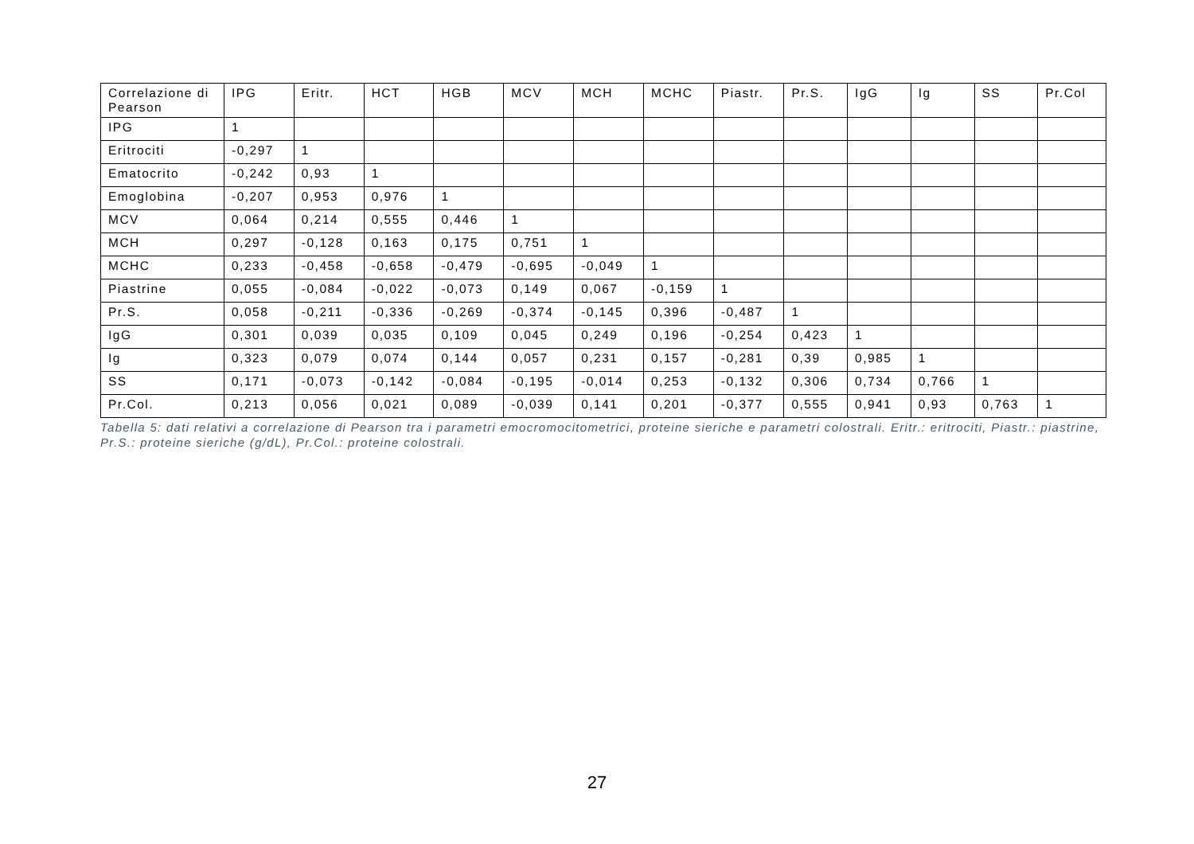| Correlazione di Pearson | IPG | Eritr. | HCT | HGB | MCV | MCH | MCHC | Piastr. | Pr.S. | IgG | Ig | SS | Pr.Col |
| --- | --- | --- | --- | --- | --- | --- | --- | --- | --- | --- | --- | --- | --- |
| IPG | 1 | | | | | | | | | | | | |
| Eritrociti | -0,297 | 1 | | | | | | | | | | | |
| Ematocrito | -0,242 | 0,93 | 1 | | | | | | | | | | |
| Emoglobina | -0,207 | 0,953 | 0,976 | 1 | | | | | | | | | |
| MCV | 0,064 | 0,214 | 0,555 | 0,446 | 1 | | | | | | | | |
| MCH | 0,297 | -0,128 | 0,163 | 0,175 | 0,751 | 1 | | | | | | | |
| MCHC | 0,233 | -0,458 | -0,658 | -0,479 | -0,695 | -0,049 | 1 | | | | | | |
| Piastrine | 0,055 | -0,084 | -0,022 | -0,073 | 0,149 | 0,067 | -0,159 | 1 | | | | | |
| Pr.S. | 0,058 | -0,211 | -0,336 | -0,269 | -0,374 | -0,145 | 0,396 | -0,487 | 1 | | | | |
| IgG | 0,301 | 0,039 | 0,035 | 0,109 | 0,045 | 0,249 | 0,196 | -0,254 | 0,423 | 1 | | | |
| Ig | 0,323 | 0,079 | 0,074 | 0,144 | 0,057 | 0,231 | 0,157 | -0,281 | 0,39 | 0,985 | 1 | | |
| SS | 0,171 | -0,073 | -0,142 | -0,084 | -0,195 | -0,014 | 0,253 | -0,132 | 0,306 | 0,734 | 0,766 | 1 | |
| Pr.Col. | 0,213 | 0,056 | 0,021 | 0,089 | -0,039 | 0,141 | 0,201 | -0,377 | 0,555 | 0,941 | 0,93 | 0,763 | 1 |
Tabella 5: dati relativi a correlazione di Pearson tra i parametri emocromocitometrici, proteine sieriche e parametri colostrali. Eritr.: eritrociti, Piastr.: piastrine, Pr.S.: proteine sieriche (g/dL), Pr.Col.: proteine colostrali.
27